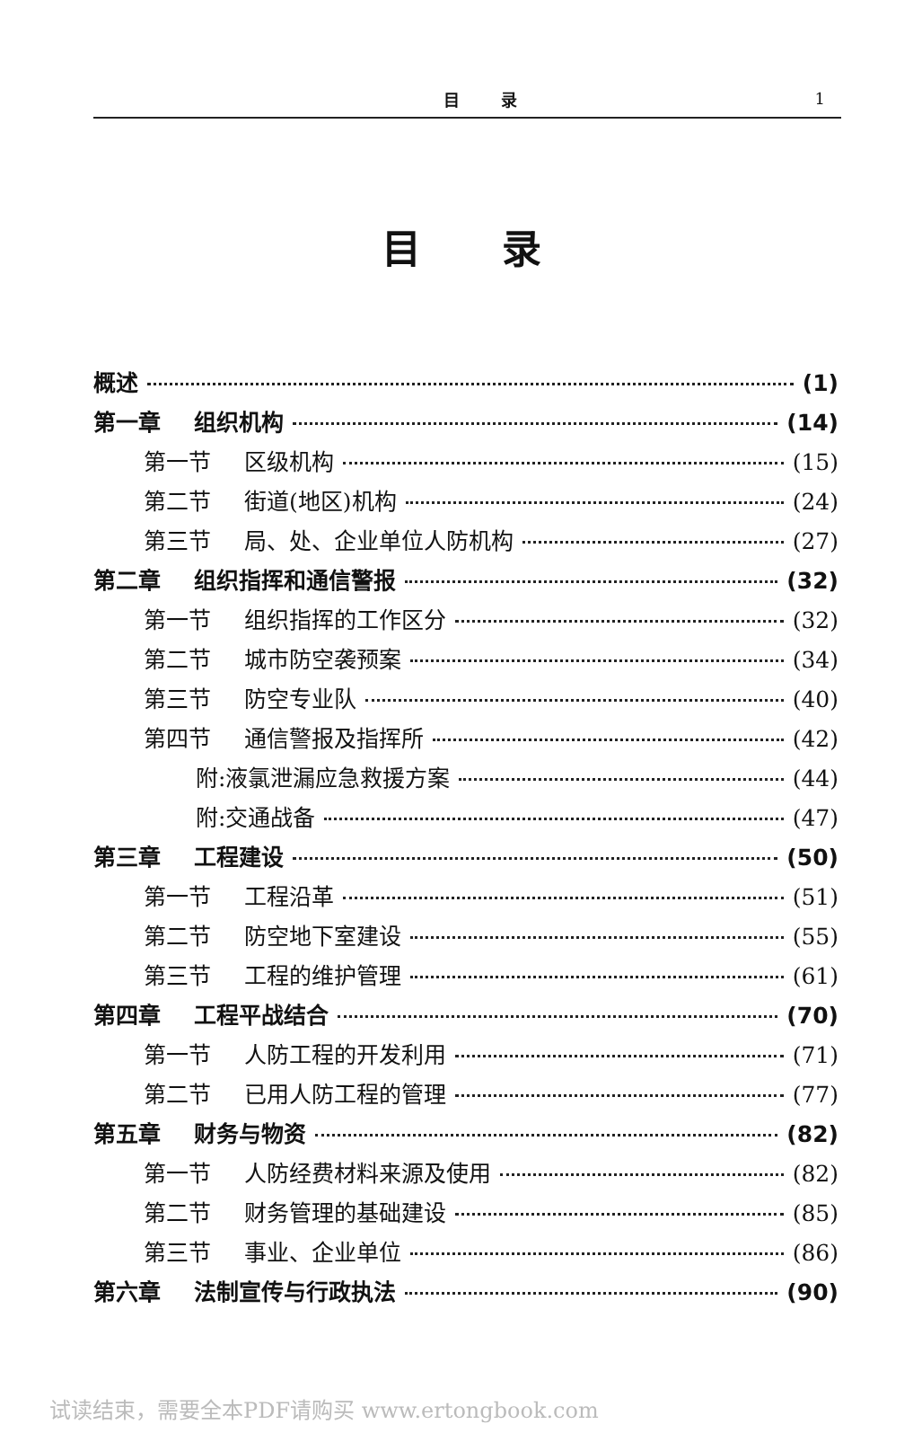目 录 1
目录
概述 (1)
第一章 组织机构 (14)
第一节 区级机构 (15)
第二节 街道(地区)机构 (24)
第三节 局、处、企业单位人防机构 (27)
第二章 组织指挥和通信警报 (32)
第一节 组织指挥的工作区分 (32)
第二节 城市防空袭预案 (34)
第三节 防空专业队 (40)
第四节 通信警报及指挥所 (42)
附:液氯泄漏应急救援方案 (44)
附:交通战备 (47)
第三章 工程建设 (50)
第一节 工程沿革 (51)
第二节 防空地下室建设 (55)
第三节 工程的维护管理 (61)
第四章 工程平战结合 (70)
第一节 人防工程的开发利用 (71)
第二节 已用人防工程的管理 (77)
第五章 财务与物资 (82)
第一节 人防经费材料来源及使用 (82)
第二节 财务管理的基础建设 (85)
第三节 事业、企业单位 (86)
第六章 法制宣传与行政执法 (90)
试读结束，需要全本PDF请购买 www.ertongbook.com